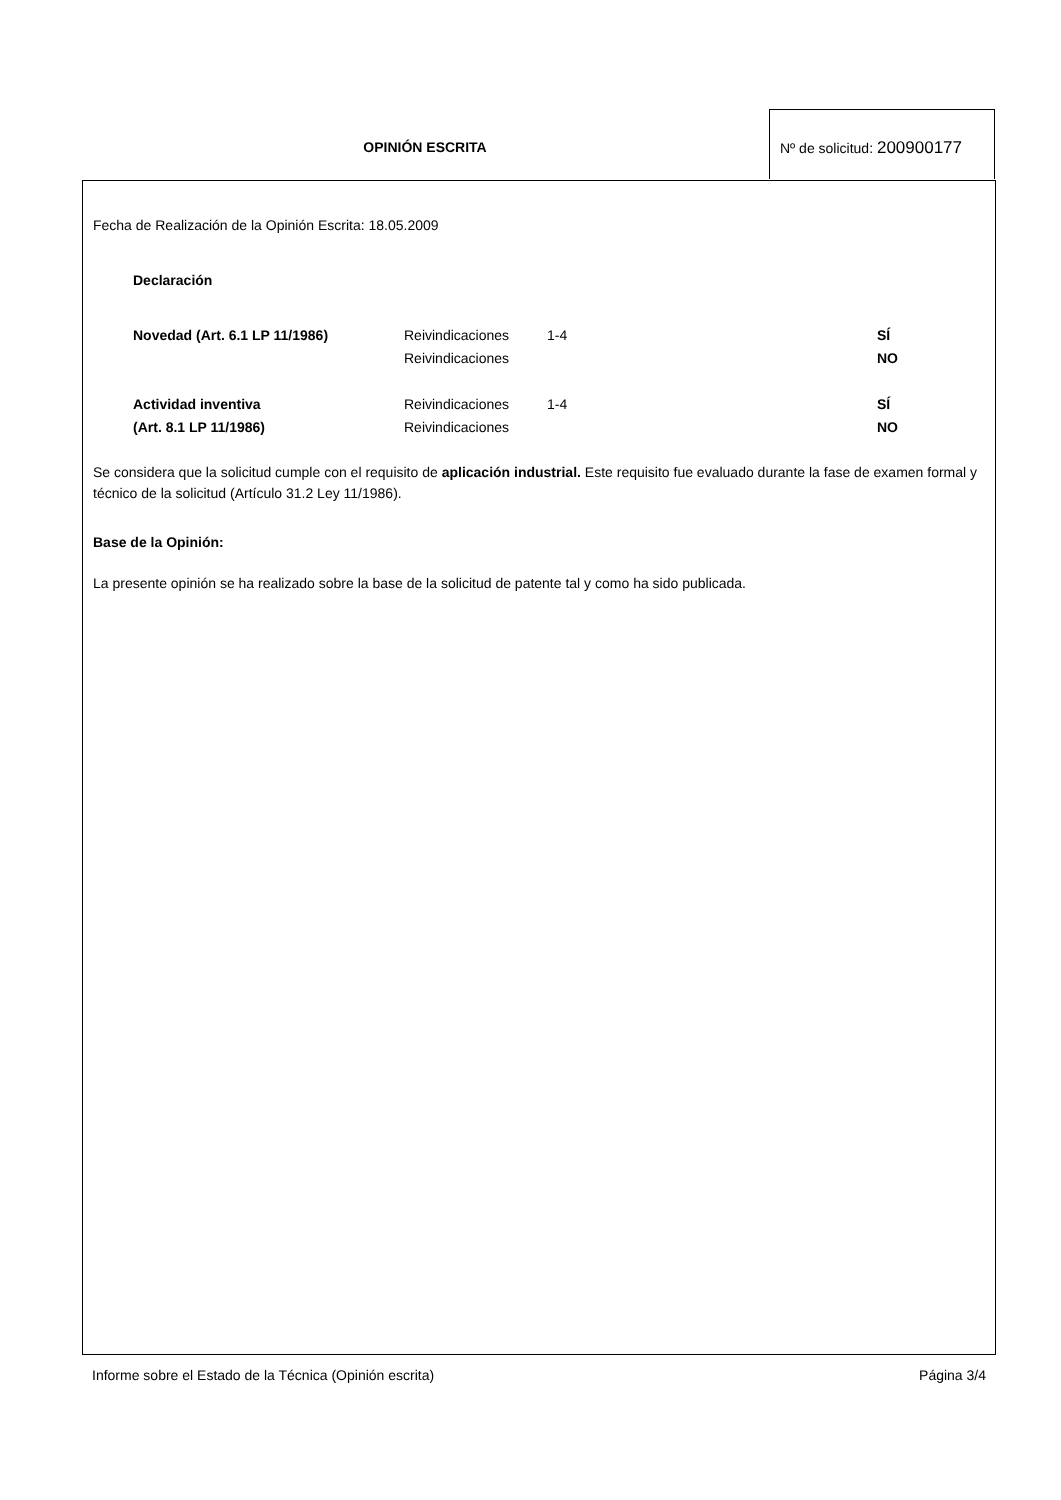OPINIÓN ESCRITA
Nº de solicitud: 200900177
Fecha de Realización de la Opinión Escrita: 18.05.2009
Declaración
| Novedad (Art. 6.1 LP 11/1986) | Reivindicaciones | 1-4 | SÍ |
| | Reivindicaciones | | NO |
| Actividad inventiva | Reivindicaciones | 1-4 | SÍ |
| (Art. 8.1 LP 11/1986) | Reivindicaciones | | NO |
Se considera que la solicitud cumple con el requisito de aplicación industrial. Este requisito fue evaluado durante la fase de examen formal y técnico de la solicitud (Artículo 31.2 Ley 11/1986).
Base de la Opinión:
La presente opinión se ha realizado sobre la base de la solicitud de patente tal y como ha sido publicada.
Informe sobre el Estado de la Técnica (Opinión escrita) Página 3/4